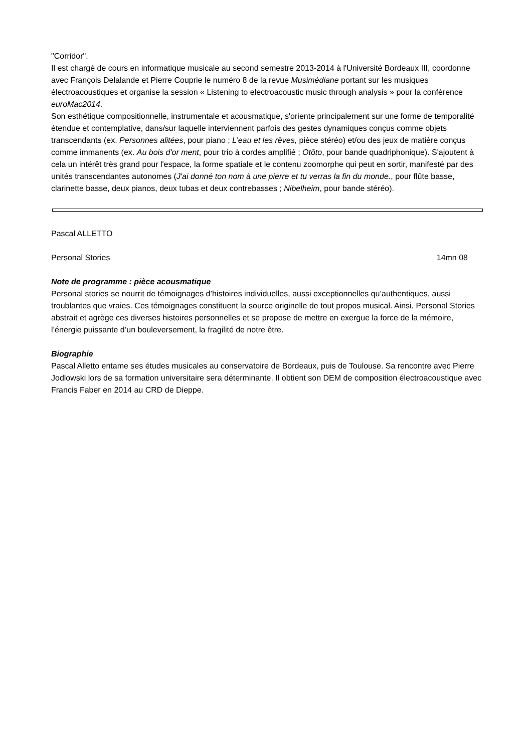"Corridor".
Il est chargé de cours en informatique musicale au second semestre 2013-2014 à l'Université Bordeaux III, coordonne avec François Delalande et Pierre Couprie le numéro 8 de la revue Musimédiane portant sur les musiques électroacoustiques et organise la session « Listening to electroacoustic music through analysis » pour la conférence euroMac2014.
Son esthétique compositionnelle, instrumentale et acousmatique, s'oriente principalement sur une forme de temporalité étendue et contemplative, dans/sur laquelle interviennent parfois des gestes dynamiques conçus comme objets transcendants (ex. Personnes alitées, pour piano ; L’eau et les rêves, pièce stéréo) et/ou des jeux de matière conçus comme immanents (ex. Au bois d'or ment, pour trio à cordes amplifié ; Otōto, pour bande quadriphonique). S'ajoutent à cela un intérêt très grand pour l'espace, la forme spatiale et le contenu zoomorphe qui peut en sortir, manifesté par des unités transcendantes autonomes (J'ai donné ton nom à une pierre et tu verras la fin du monde., pour flûte basse, clarinette basse, deux pianos, deux tubas et deux contrebasses ; Nibelheim, pour bande stéréo).
Pascal ALLETTO
Personal Stories 14mn 08
Note de programme : pièce acousmatique
Personal stories se nourrit de témoignages d’histoires individuelles, aussi exceptionnelles qu’authentiques, aussi troublantes que vraies. Ces témoignages constituent la source originelle de tout propos musical. Ainsi, Personal Stories abstrait et agrège ces diverses histoires personnelles et se propose de mettre en exergue la force de la mémoire, l’énergie puissante d’un bouleversement, la fragilité de notre être.
Biographie
Pascal Alletto entame ses études musicales au conservatoire de Bordeaux, puis de Toulouse. Sa rencontre avec Pierre Jodlowski lors de sa formation universitaire sera déterminante. Il obtient son DEM de composition électroacoustique avec Francis Faber en 2014 au CRD de Dieppe.